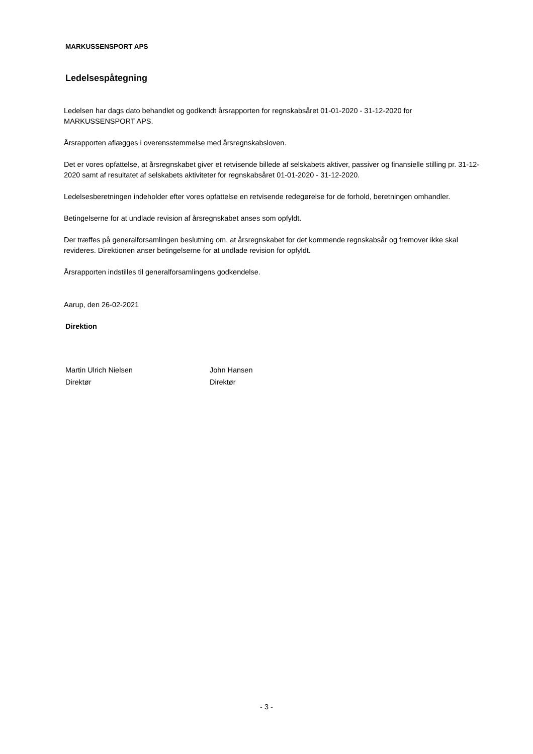MARKUSSENSPORT APS
Ledelsespåtegning
Ledelsen har dags dato behandlet og godkendt årsrapporten for regnskabsåret 01-01-2020 - 31-12-2020 for MARKUSSENSPORT APS.
Årsrapporten aflægges i overensstemmelse med årsregnskabsloven.
Det er vores opfattelse, at årsregnskabet giver et retvisende billede af selskabets aktiver, passiver og finansielle stilling pr. 31-12-2020 samt af resultatet af selskabets aktiviteter for regnskabsåret 01-01-2020 - 31-12-2020.
Ledelsesberetningen indeholder efter vores opfattelse en retvisende redegørelse for de forhold, beretningen omhandler.
Betingelserne for at undlade revision af årsregnskabet anses som opfyldt.
Der træffes på generalforsamlingen beslutning om, at årsregnskabet for det kommende regnskabsår og fremover ikke skal revideres. Direktionen anser betingelserne for at undlade revision for opfyldt.
Årsrapporten indstilles til generalforsamlingens godkendelse.
Aarup, den 26-02-2021
Direktion
Martin Ulrich Nielsen
Direktør
John Hansen
Direktør
- 3 -